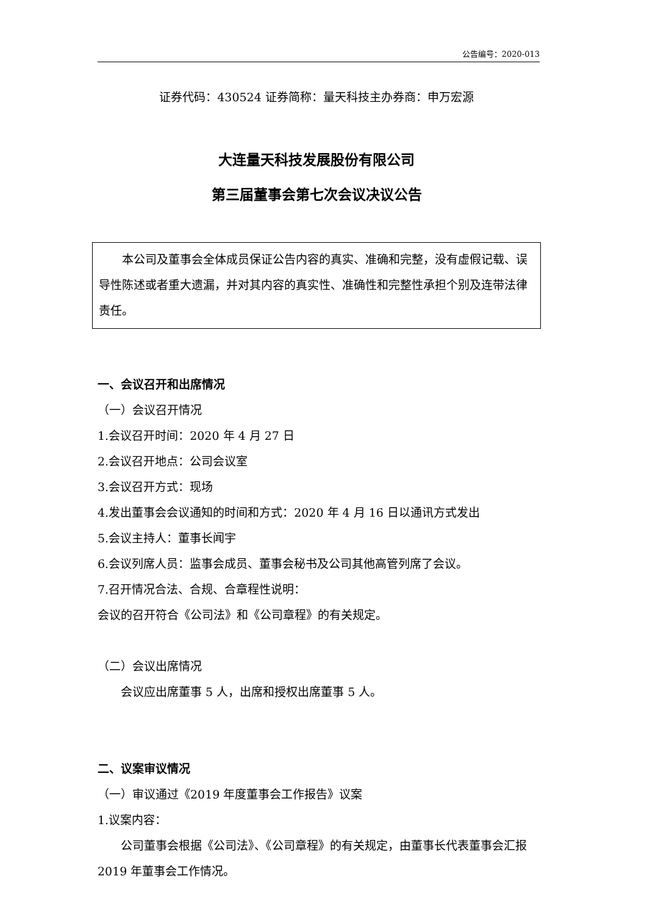公告编号：2020-013
证券代码：430524 证券简称：量天科技主办券商：申万宏源
大连量天科技发展股份有限公司
第三届董事会第七次会议决议公告
本公司及董事会全体成员保证公告内容的真实、准确和完整，没有虚假记载、误导性陈述或者重大遗漏，并对其内容的真实性、准确性和完整性承担个别及连带法律责任。
一、会议召开和出席情况
（一）会议召开情况
1.会议召开时间：2020 年 4 月 27 日
2.会议召开地点：公司会议室
3.会议召开方式：现场
4.发出董事会会议通知的时间和方式：2020 年 4 月 16 日以通讯方式发出
5.会议主持人：董事长闻宇
6.会议列席人员：监事会成员、董事会秘书及公司其他高管列席了会议。
7.召开情况合法、合规、合章程性说明：
会议的召开符合《公司法》和《公司章程》的有关规定。
（二）会议出席情况
会议应出席董事 5 人，出席和授权出席董事 5 人。
二、议案审议情况
（一）审议通过《2019 年度董事会工作报告》议案
1.议案内容：
公司董事会根据《公司法》、《公司章程》的有关规定，由董事长代表董事会汇报 2019 年董事会工作情况。